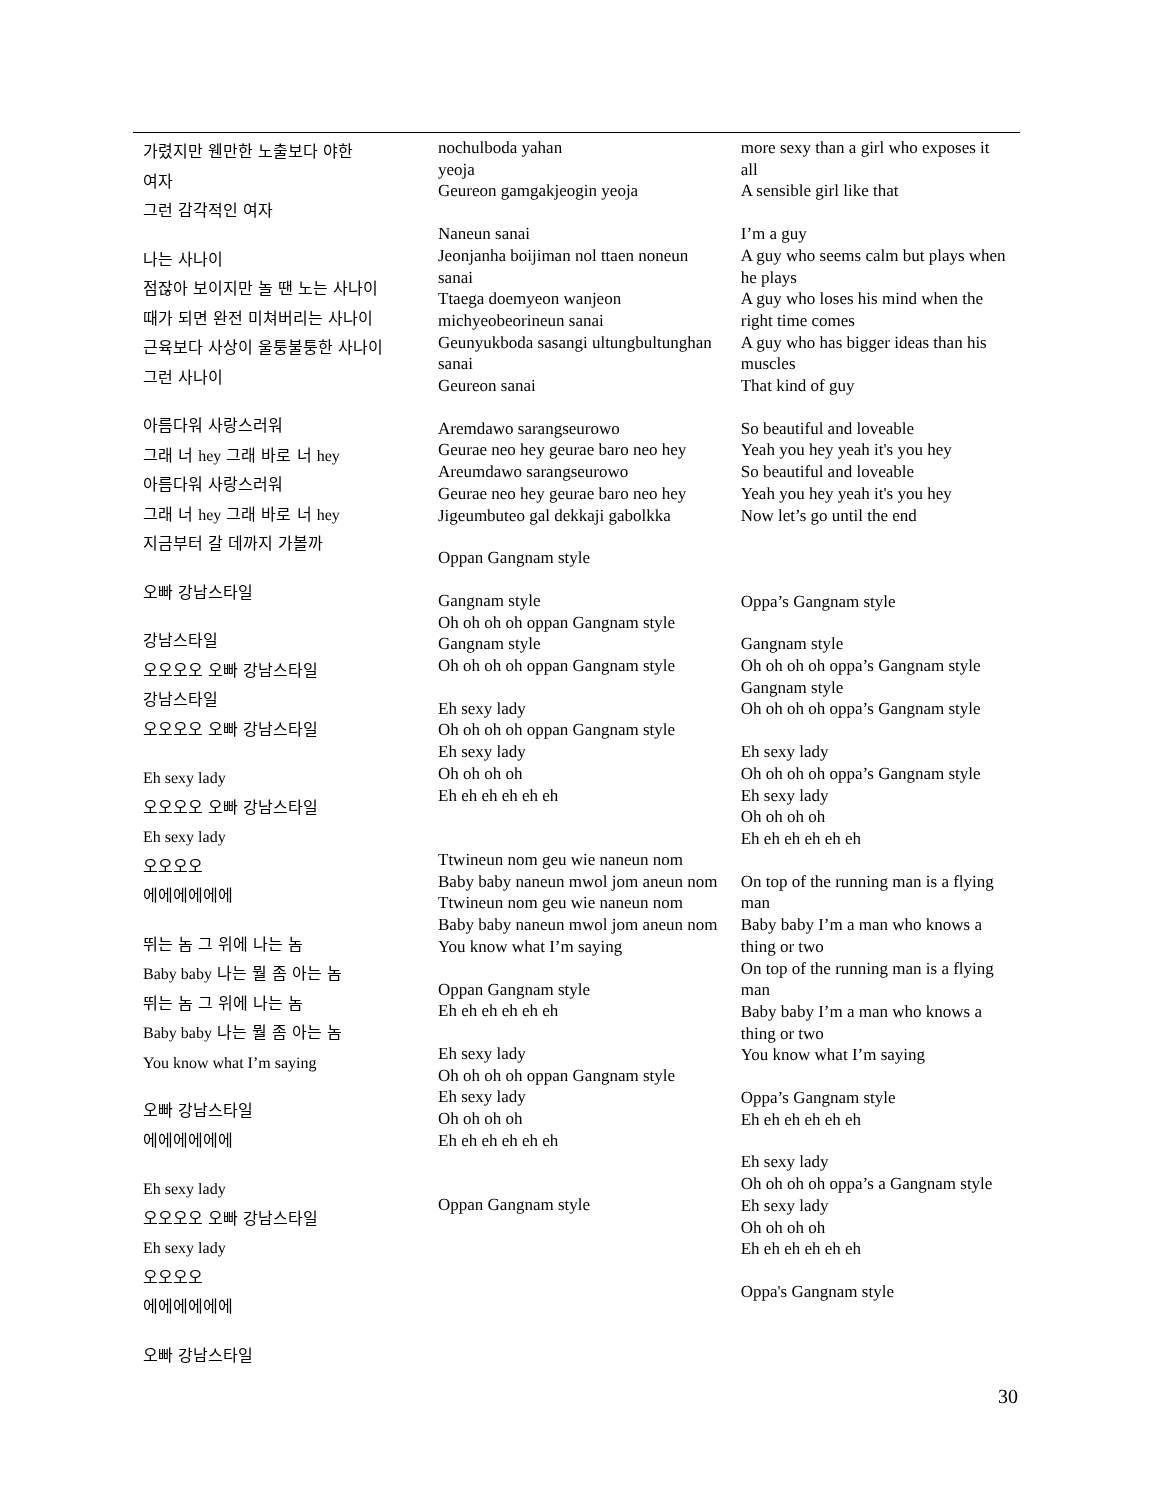| 가렸지만 웬만한 노출보다 야한 여자 그런 감각적인 여자 나는 사나이 점잖아 보이지만 놀 땐 노는 사나이 때가 되면 완전 미쳐버리는 사나이 근육보다 사상이 울퉁불퉁한 사나이 그런 사나이 아름다워 사랑스러워 그래 너 hey 그래 바로 너 hey 아름다워 사랑스러워 그래 너 hey 그래 바로 너 hey 지금부터 갈 데까지 가볼까 오빠 강남스타일 강남스타일 오오오오 오빠 강남스타일 강남스타일 오오오오 오빠 강남스타일 Eh sexy lady 오오오오 오빠 강남스타일 Eh sexy lady 오오오오 에에에에에에 뛰는 놈 그 위에 나는 놈 Baby baby 나는 뭘 좀 아는 놈 뛰는 놈 그 위에 나는 놈 Baby baby 나는 뭘 좀 아는 놈 You know what I’m saying 오빠 강남스타일 에에에에에에 Eh sexy lady 오오오오 오빠 강남스타일 Eh sexy lady 오오오오 에에에에에에 오빠 강남스타일 | nochulboda yahan yeoja Geureon gamgakjeogin yeoja Naneun sanai Jeonjanha boijiman nol ttaen noneun sanai Ttaega doemyeon wanjeon michyeobeorineun sanai Geunyukboda sasangi ultungbultunghan sanai Geureon sanai Aremdawo sarangseurowo Geurae neo hey geurae baro neo hey Areumdawo sarangseurowo Geurae neo hey geurae baro neo hey Jigeumbuteo gal dekkaji gabolkka Oppan Gangnam style Gangnam style Oh oh oh oh oppan Gangnam style Gangnam style Oh oh oh oh oppan Gangnam style Eh sexy lady Oh oh oh oh oppan Gangnam style Eh sexy lady Oh oh oh oh Eh eh eh eh eh eh Ttwineun nom geu wie naneun nom Baby baby naneun mwol jom aneun nom Ttwineun nom geu wie naneun nom Baby baby naneun mwol jom aneun nom You know what I’m saying Oppan Gangnam style Eh eh eh eh eh eh Eh sexy lady Oh oh oh oh oppan Gangnam style Eh sexy lady Oh oh oh oh Eh eh eh eh eh eh Oppan Gangnam style | more sexy than a girl who exposes it all A sensible girl like that I’m a guy A guy who seems calm but plays when he plays A guy who loses his mind when the right time comes A guy who has bigger ideas than his muscles That kind of guy So beautiful and loveable Yeah you hey yeah it's you hey So beautiful and loveable Yeah you hey yeah it's you hey Now let’s go until the end Oppa’s Gangnam style Gangnam style Oh oh oh oh oppa’s Gangnam style Gangnam style Oh oh oh oh oppa’s Gangnam style Eh sexy lady Oh oh oh oh oppa’s Gangnam style Eh sexy lady Oh oh oh oh Eh eh eh eh eh eh On top of the running man is a flying man Baby baby I’m a man who knows a thing or two On top of the running man is a flying man Baby baby I’m a man who knows a thing or two You know what I’m saying Oppa’s Gangnam style Eh eh eh eh eh eh Eh sexy lady Oh oh oh oh oppa’s a Gangnam style Eh sexy lady Oh oh oh oh Eh eh eh eh eh eh Oppa's Gangnam style |
30